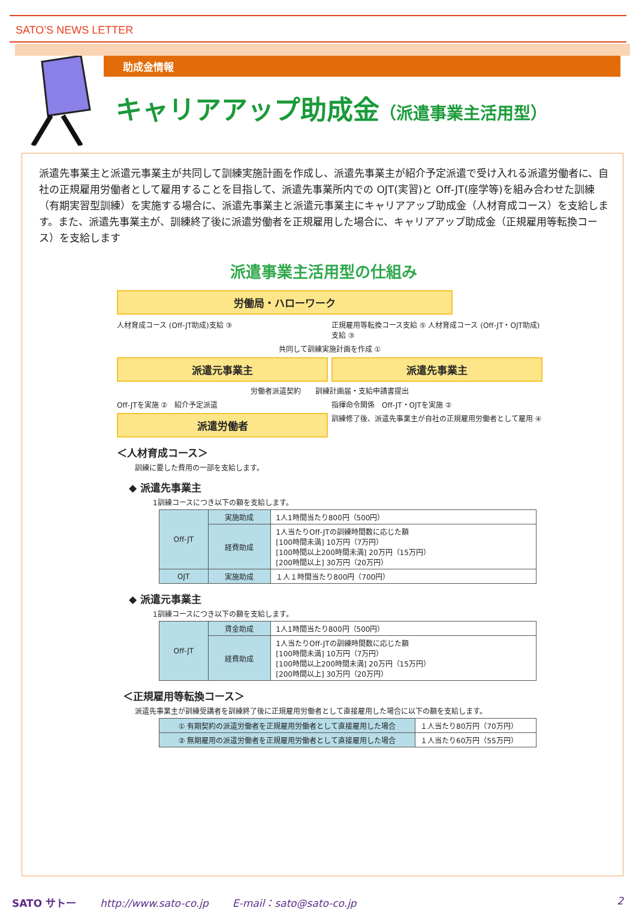SATO’S NEWS LETTER
助成金情報
キャリアアップ助成金（派遣事業主活用型）
派遣先事業主と派遣元事業主が共同して訓練実施計画を作成し、派遣先事業主が紹介予定派遣で受け入れる派遣労働者に、自社の正規雇用労働者として雇用することを目指して、派遣先事業所内での OJT(実習)と Off-JT(座学等)を組み合わせた訓練（有期実習型訓練）を実施する場合に、派遣先事業主と派遣元事業主にキャリアアップ助成金（人材育成コース）を支給します。また、派遣先事業主が、訓練終了後に派遣労働者を正規雇用した場合に、キャリアアップ助成金（正規雇用等転換コース）を支給します
派遣事業主活用型の仕組み
労働局・ハローワーク
人材育成コース (Off-JT助成)支給 ③
正規雇用等転換コース支給 ⑤ 人材育成コース (Off-JT・OJT助成)支給 ③
共同して訓練実施計画を作成 ①
派遣元事業主
派遣先事業主
労働者派遣契約　　訓練計画届・支給申請書提出
Off-JTを実施 ②　紹介予定派遣
指揮命令関係　Off-JT・OJTを実施 ②
派遣労働者
訓練修了後、派遣先事業主が自社の正規雇用労働者として雇用 ④
＜人材育成コース＞
訓練に要した費用の一部を支給します。
◆ 派遣先事業主
1訓練コースにつき以下の額を支給します。
| Off-JT | 実施助成 | 1人1時間当たり800円（500円） |
| | 経費助成 | 1人当たりOff-JTの訓練時間数に応じた額 [100時間未満] 10万円（7万円） [100時間以上200時間未満] 20万円（15万円） [200時間以上] 30万円（20万円） |
| OJT | 実施助成 | １人１時間当たり800円（700円） |
◆ 派遣元事業主
1訓練コースにつき以下の額を支給します。
| Off-JT | 賃金助成 | 1人1時間当たり800円（500円） |
| | 経費助成 | 1人当たりOff-JTの訓練時間数に応じた額 [100時間未満] 10万円（7万円） [100時間以上200時間未満] 20万円（15万円） [200時間以上] 30万円（20万円） |
＜正規雇用等転換コース＞
派遣先事業主が訓練受講者を訓練終了後に正規雇用労働者として直接雇用した場合に以下の額を支給します。
| ① 有期契約の派遣労働者を正規雇用労働者として直接雇用した場合 | １人当たり80万円（70万円） |
| ② 無期雇用の派遣労働者を正規雇用労働者として直接雇用した場合 | １人当たり60万円（55万円） |
SATO サトー http://www.sato-co.jp E-mail：sato@sato-co.jp 2